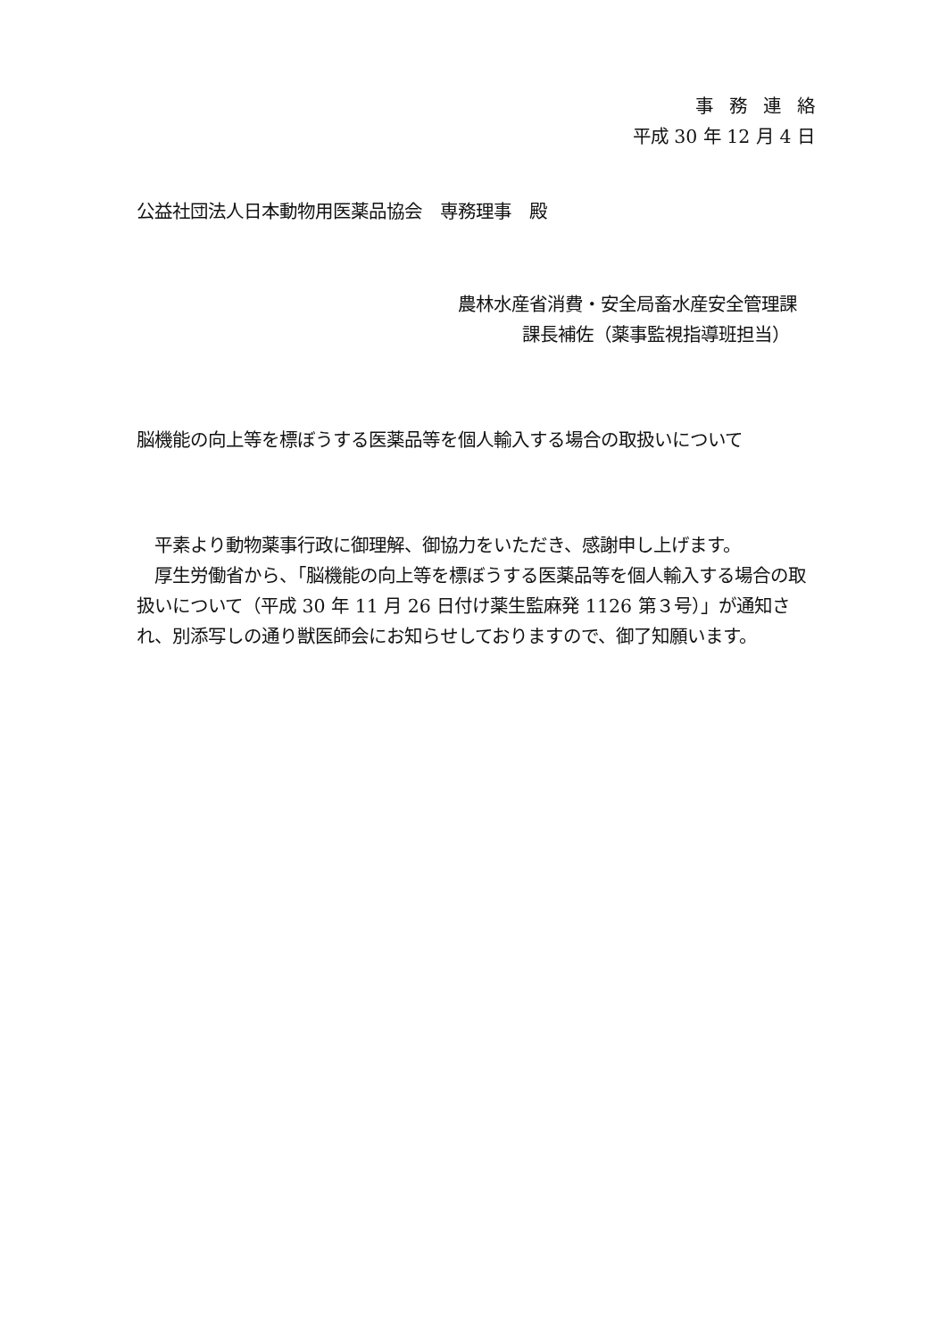事務連絡
平成 30 年 12 月 4 日
公益社団法人日本動物用医薬品協会　専務理事　殿
農林水産省消費・安全局畜水産安全管理課
課長補佐（薬事監視指導班担当）
脳機能の向上等を標ぼうする医薬品等を個人輸入する場合の取扱いについて
　平素より動物薬事行政に御理解、御協力をいただき、感謝申し上げます。
　厚生労働省から、「脳機能の向上等を標ぼうする医薬品等を個人輸入する場合の取扱いについて（平成 30 年 11 月 26 日付け薬生監麻発 1126 第３号）」が通知され、別添写しの通り獣医師会にお知らせしておりますので、御了知願います。